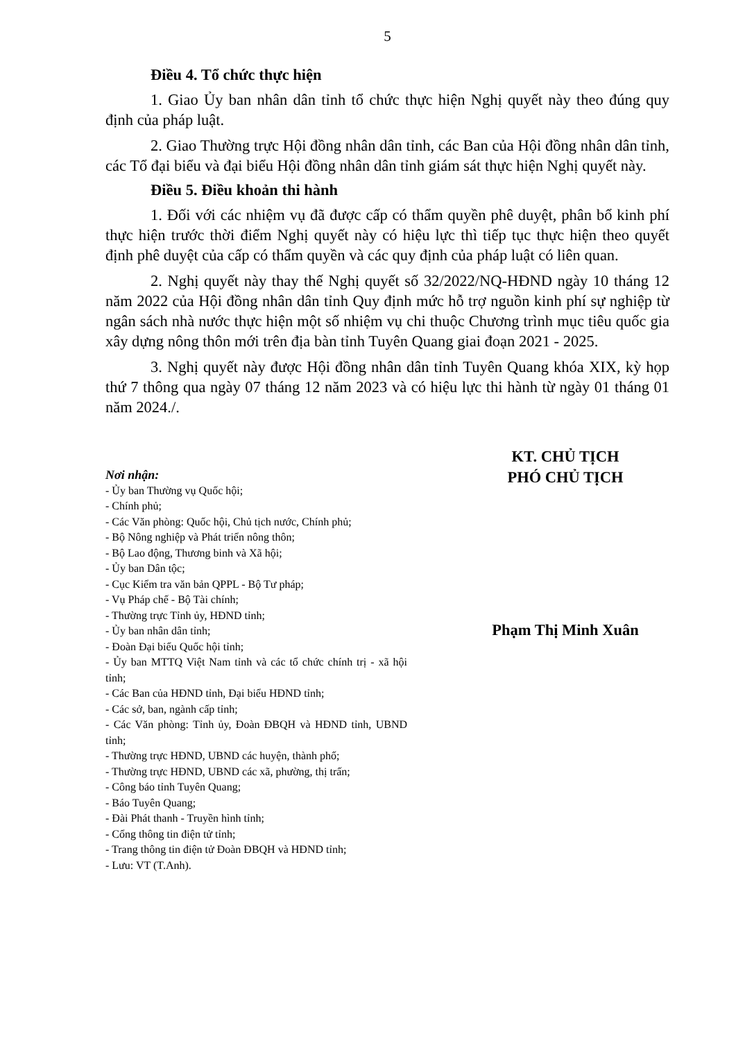5
Điều 4. Tổ chức thực hiện
1. Giao Ủy ban nhân dân tỉnh tổ chức thực hiện Nghị quyết này theo đúng quy định của pháp luật.
2. Giao Thường trực Hội đồng nhân dân tỉnh, các Ban của Hội đồng nhân dân tỉnh, các Tổ đại biểu và đại biểu Hội đồng nhân dân tỉnh giám sát thực hiện Nghị quyết này.
Điều 5. Điều khoản thi hành
1. Đối với các nhiệm vụ đã được cấp có thẩm quyền phê duyệt, phân bổ kinh phí thực hiện trước thời điểm Nghị quyết này có hiệu lực thì tiếp tục thực hiện theo quyết định phê duyệt của cấp có thẩm quyền và các quy định của pháp luật có liên quan.
2. Nghị quyết này thay thế Nghị quyết số 32/2022/NQ-HĐND ngày 10 tháng 12 năm 2022 của Hội đồng nhân dân tỉnh Quy định mức hỗ trợ nguồn kinh phí sự nghiệp từ ngân sách nhà nước thực hiện một số nhiệm vụ chi thuộc Chương trình mục tiêu quốc gia xây dựng nông thôn mới trên địa bàn tỉnh Tuyên Quang giai đoạn 2021 - 2025.
3. Nghị quyết này được Hội đồng nhân dân tỉnh Tuyên Quang khóa XIX, kỳ họp thứ 7 thông qua ngày 07 tháng 12 năm 2023 và có hiệu lực thi hành từ ngày 01 tháng 01 năm 2024./.
Nơi nhận:
- Ủy ban Thường vụ Quốc hội;
- Chính phủ;
- Các Văn phòng: Quốc hội, Chủ tịch nước, Chính phủ;
- Bộ Nông nghiệp và Phát triển nông thôn;
- Bộ Lao động, Thương binh và Xã hội;
- Ủy ban Dân tộc;
- Cục Kiểm tra văn bản QPPL - Bộ Tư pháp;
- Vụ Pháp chế - Bộ Tài chính;
- Thường trực Tỉnh ủy, HĐND tỉnh;
- Ủy ban nhân dân tỉnh;
- Đoàn Đại biểu Quốc hội tỉnh;
- Ủy ban MTTQ Việt Nam tỉnh và các tổ chức chính trị - xã hội tỉnh;
- Các Ban của HĐND tỉnh, Đại biểu HĐND tỉnh;
- Các sở, ban, ngành cấp tỉnh;
- Các Văn phòng: Tỉnh ủy, Đoàn ĐBQH và HĐND tỉnh, UBND tỉnh;
- Thường trực HĐND, UBND các huyện, thành phố;
- Thường trực HĐND, UBND các xã, phường, thị trấn;
- Công báo tỉnh Tuyên Quang;
- Báo Tuyên Quang;
- Đài Phát thanh - Truyền hình tỉnh;
- Cổng thông tin điện tử tỉnh;
- Trang thông tin điện tử Đoàn ĐBQH và HĐND tỉnh;
- Lưu: VT (T.Anh).
KT. CHỦ TỊCH
PHÓ CHỦ TỊCH
Phạm Thị Minh Xuân